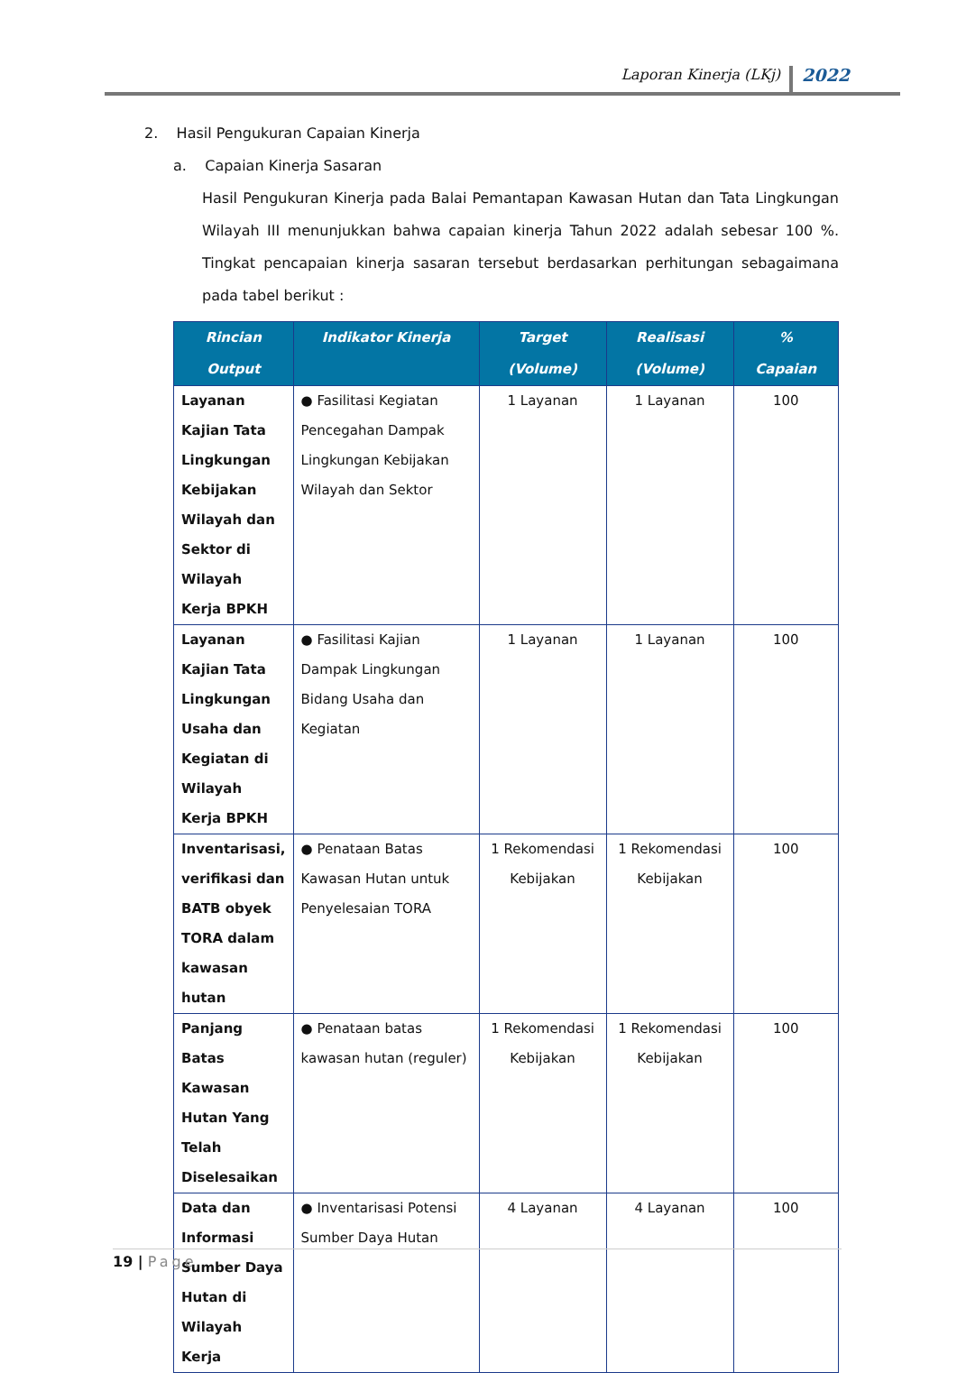Laporan Kinerja (LKj)
2022
2. Hasil Pengukuran Capaian Kinerja
a. Capaian Kinerja Sasaran
Hasil Pengukuran Kinerja pada Balai Pemantapan Kawasan Hutan dan Tata Lingkungan Wilayah III menunjukkan bahwa capaian kinerja Tahun 2022 adalah sebesar 100 %. Tingkat pencapaian kinerja sasaran tersebut berdasarkan perhitungan sebagaimana pada tabel berikut :
| Rincian Output | Indikator Kinerja | Target (Volume) | Realisasi (Volume) | % Capaian |
| --- | --- | --- | --- | --- |
| Layanan Kajian Tata Lingkungan Kebijakan Wilayah dan Sektor di Wilayah Kerja BPKH | ● Fasilitasi Kegiatan Pencegahan Dampak Lingkungan Kebijakan Wilayah dan Sektor | 1 Layanan | 1 Layanan | 100 |
| Layanan Kajian Tata Lingkungan Usaha dan Kegiatan di Wilayah Kerja BPKH | ● Fasilitasi Kajian Dampak Lingkungan Bidang Usaha dan Kegiatan | 1 Layanan | 1 Layanan | 100 |
| Inventarisasi, verifikasi dan BATB obyek TORA dalam kawasan hutan | ● Penataan Batas Kawasan Hutan untuk Penyelesaian TORA | 1 Rekomendasi Kebijakan | 1 Rekomendasi Kebijakan | 100 |
| Panjang Batas Kawasan Hutan Yang Telah Diselesaikan | ● Penataan batas kawasan hutan (reguler) | 1 Rekomendasi Kebijakan | 1 Rekomendasi Kebijakan | 100 |
| Data dan Informasi Sumber Daya Hutan di Wilayah Kerja | ● Inventarisasi Potensi Sumber Daya Hutan | 4 Layanan | 4 Layanan | 100 |
19 | Page